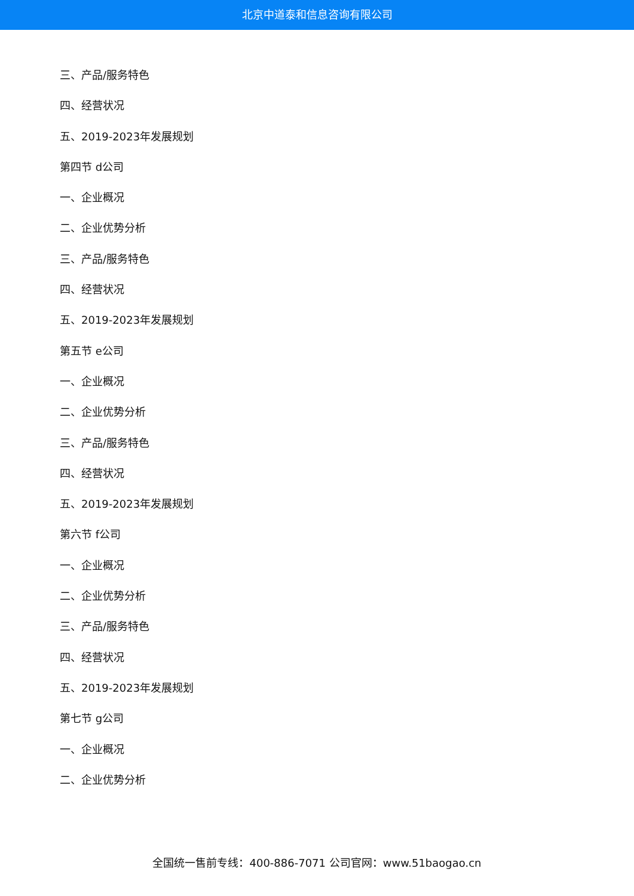北京中道泰和信息咨询有限公司
三、产品/服务特色
四、经营状况
五、2019-2023年发展规划
第四节 d公司
一、企业概况
二、企业优势分析
三、产品/服务特色
四、经营状况
五、2019-2023年发展规划
第五节 e公司
一、企业概况
二、企业优势分析
三、产品/服务特色
四、经营状况
五、2019-2023年发展规划
第六节 f公司
一、企业概况
二、企业优势分析
三、产品/服务特色
四、经营状况
五、2019-2023年发展规划
第七节 g公司
一、企业概况
二、企业优势分析
全国统一售前专线：400-886-7071 公司官网：www.51baogao.cn